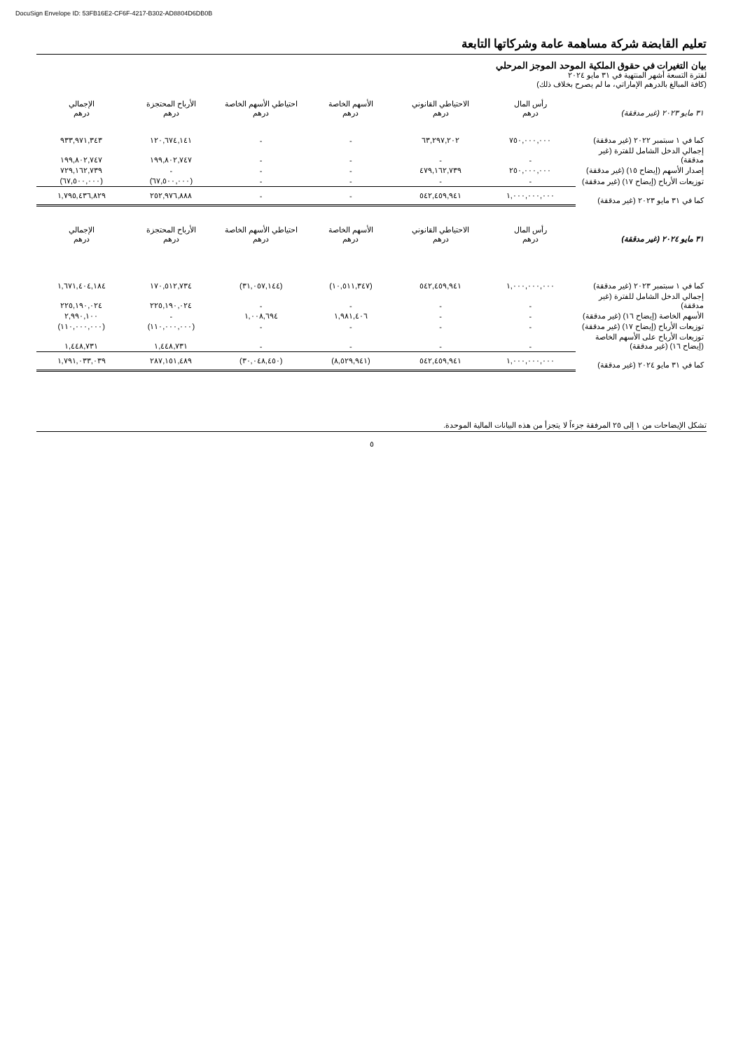DocuSign Envelope ID: 53FB16E2-CF6F-4217-B302-AD8804D6DB0B
تعليم القابضة شركة مساهمة عامة وشركاتها التابعة
بيان التغيرات في حقوق الملكية الموحد الموجز المرحلي
لفترة التسعة أشهر المنتهية في ٣١ مايو ٢٠٢٤
(كافة المبالغ بالدرهم الإماراتي، ما لم يصرح بخلاف ذلك)
| ٣١ مايو ٢٠٢٣ (غير مدققة) | رأس المال درهم | الاحتياطي القانوني درهم | الأسهم الخاصة درهم | احتياطي الأسهم الخاصة درهم | الأرباح المحتجزة درهم | الإجمالي درهم |
| --- | --- | --- | --- | --- | --- | --- |
| كما في ١ سبتمبر ٢٠٢٢ (غير مدققة) | ٧٥٠,٠٠٠,٠٠٠ | ٦٣,٢٩٧,٢٠٢ | - | - | ١٢٠,٦٧٤,١٤١ | ٩٣٣,٩٧١,٣٤٣ |
| إجمالي الدخل الشامل للفترة (غير مدققة) | - | - | - | - | ١٩٩,٨٠٢,٧٤٧ | ١٩٩,٨٠٢,٧٤٧ |
| إصدار الأسهم (إيضاح ١٥) (غير مدققة) | ٢٥٠,٠٠٠,٠٠٠ | ٤٧٩,١٦٢,٧٣٩ | - | - | - | ٧٢٩,١٦٢,٧٣٩ |
| توزيعات الأرباح (إيضاح ١٧) (غير مدققة) | - | - | - | - | (٦٧,٥٠٠,٠٠٠) | (٦٧,٥٠٠,٠٠٠) |
| كما في ٣١ مايو ٢٠٢٣ (غير مدققة) | ١,٠٠٠,٠٠٠,٠٠٠ | ٥٤٢,٤٥٩,٩٤١ | - | - | ٢٥٢,٩٧٦,٨٨٨ | ١,٧٩٥,٤٣٦,٨٢٩ |
| ٣١ مايو ٢٠٢٤ (غير مدققة) | رأس المال درهم | الاحتياطي القانوني درهم | الأسهم الخاصة درهم | احتياطي الأسهم الخاصة درهم | الأرباح المحتجزة درهم | الإجمالي درهم |
| كما في ١ سبتمبر ٢٠٢٣ (غير مدققة) | ١,٠٠٠,٠٠٠,٠٠٠ | ٥٤٢,٤٥٩,٩٤١ | (١٠,٥١١,٣٤٧) | (٣١,٠٥٧,١٤٤) | ١٧٠,٥١٢,٧٣٤ | ١,٦٧١,٤٠٤,١٨٤ |
| إجمالي الدخل الشامل للفترة (غير مدققة) | - | - | - | - | ٢٢٥,١٩٠,٠٢٤ | ٢٢٥,١٩٠,٠٢٤ |
| الأسهم الخاصة (إيضاح ١٦) (غير مدققة) | - | - | ١,٩٨١,٤٠٦ | ١,٠٠٨,٦٩٤ | - | ٢,٩٩٠,١٠٠ |
| توزيعات الأرباح (إيضاح ١٧) (غير مدققة) | - | - | - | - | (١١٠,٠٠٠,٠٠٠) | (١١٠,٠٠٠,٠٠٠) |
| توزيعات الأرباح على الأسهم الخاصة (إيضاح ١٦) (غير مدققة) | - | - | - | - | ١,٤٤٨,٧٣١ | ١,٤٤٨,٧٣١ |
| كما في ٣١ مايو ٢٠٢٤ (غير مدققة) | ١,٠٠٠,٠٠٠,٠٠٠ | ٥٤٢,٤٥٩,٩٤١ | (٨,٥٢٩,٩٤١) | (٣٠,٠٤٨,٤٥٠) | ٢٨٧,١٥١,٤٨٩ | ١,٧٩١,٠٣٣,٠٣٩ |
تشكل الإيضاحات من ١ إلى ٢٥ المرفقة جزءاً لا يتجزأ من هذه البيانات المالية الموحدة.
٥